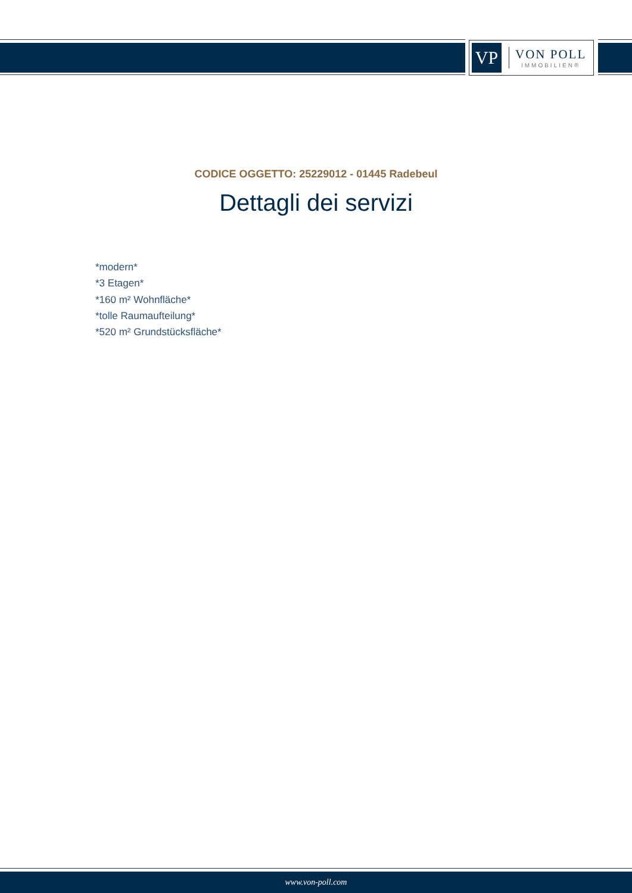VP
VON POLL
IMMOBILIEN®
CODICE OGGETTO: 25229012 - 01445 Radebeul
Dettagli dei servizi
*modern*
*3 Etagen*
*160 m² Wohnfläche*
*tolle Raumaufteilung*
*520 m² Grundstücksfläche*
www.von-poll.com